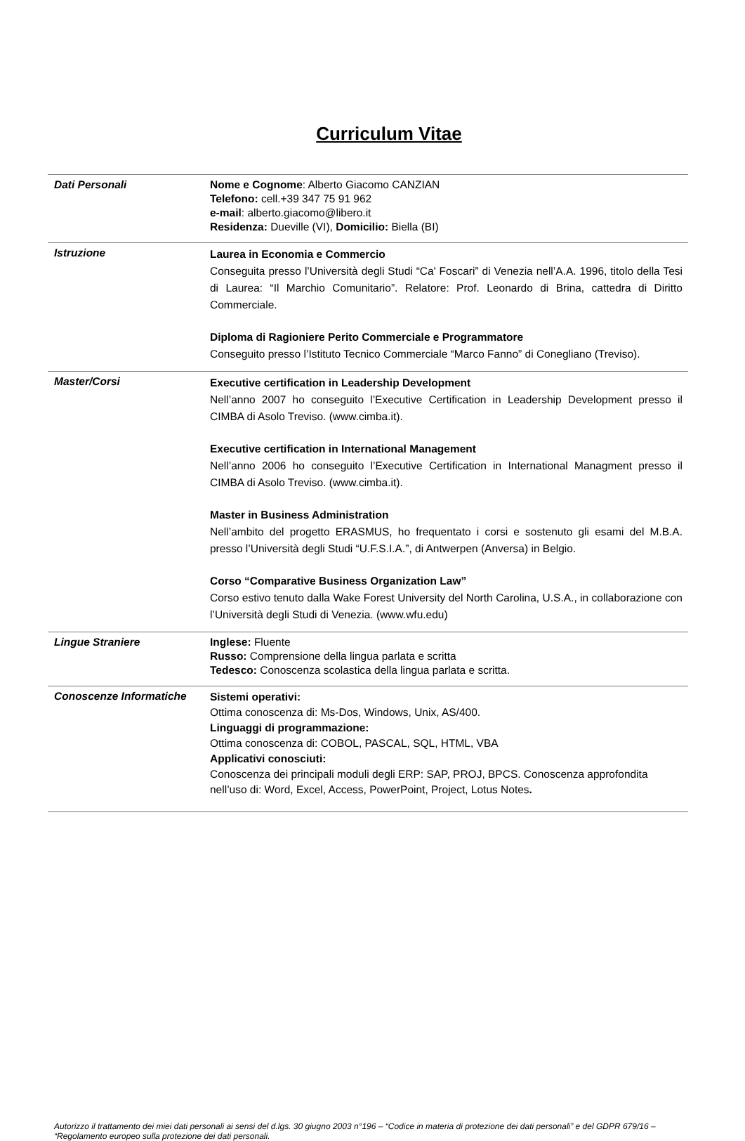Curriculum Vitae
| Dati Personali | Nome e Cognome : Alberto Giacomo CANZIAN Telefono: cell.+39 347 75 91 962 e-mail : alberto.giacomo@libero.it Residenza: Dueville (VI), Domicilio: Biella (BI) |
| Istruzione | Laurea in Economia e Commercio Conseguita presso l’Università degli Studi “Ca' Foscari” di Venezia nell’A.A. 1996, titolo della Tesi di Laurea: “Il Marchio Comunitario”. Relatore: Prof. Leonardo di Brina, cattedra di Diritto Commerciale. Diploma di Ragioniere Perito Commerciale e Programmatore Conseguito presso l’Istituto Tecnico Commerciale “Marco Fanno” di Conegliano (Treviso). |
| Master/Corsi | Executive certification in Leadership Development Nell’anno 2007 ho conseguito l’Executive Certification in Leadership Development presso il CIMBA di Asolo Treviso. (www.cimba.it). Executive certification in International Management Nell’anno 2006 ho conseguito l’Executive Certification in International Managment presso il CIMBA di Asolo Treviso. (www.cimba.it). Master in Business Administration Nell’ambito del progetto ERASMUS, ho frequentato i corsi e sostenuto gli esami del M.B.A. presso l’Università degli Studi “U.F.S.I.A.”, di Antwerpen (Anversa) in Belgio. Corso “Comparative Business Organization Law” Corso estivo tenuto dalla Wake Forest University del North Carolina, U.S.A., in collaborazione con l’Università degli Studi di Venezia. (www.wfu.edu) |
| Lingue Straniere | Inglese: Fluente Russo: Comprensione della lingua parlata e scritta Tedesco: Conoscenza scolastica della lingua parlata e scritta. |
| Conoscenze Informatiche | Sistemi operativi: Ottima conoscenza di: Ms-Dos, Windows, Unix, AS/400. Linguaggi di programmazione: Ottima conoscenza di: COBOL, PASCAL, SQL, HTML, VBA Applicativi conosciuti: Conoscenza dei principali moduli degli ERP: SAP, PROJ, BPCS. Conoscenza approfondita nell’uso di: Word, Excel, Access, PowerPoint, Project, Lotus Notes . |
Autorizzo il trattamento dei miei dati personali ai sensi del d.lgs. 30 giugno 2003 n°196 – “Codice in materia di protezione dei dati personali” e del GDPR 679/16 – “Regolamento europeo sulla protezione dei dati personali.